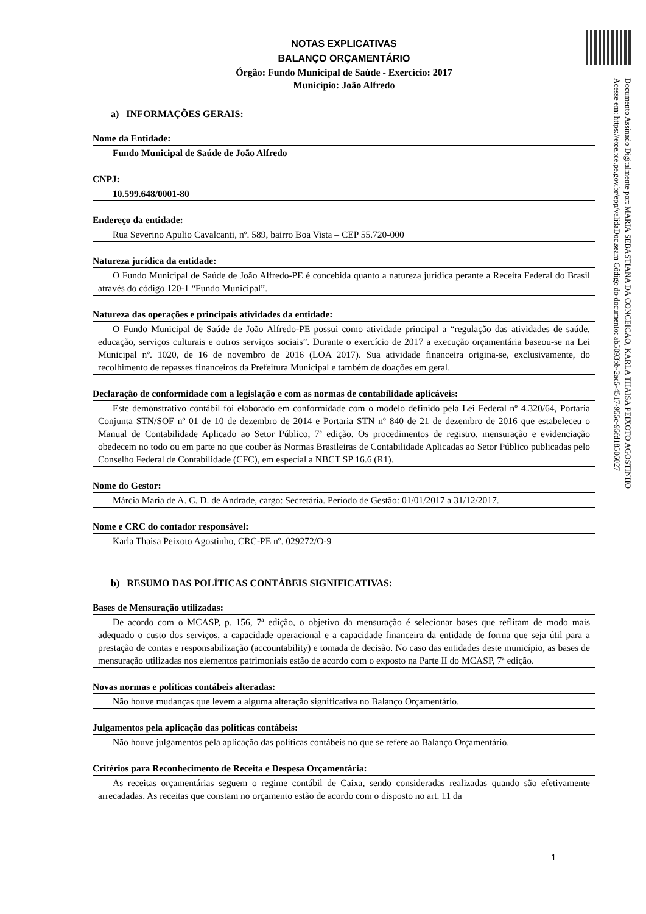Documento Assinado Digitalmente por: MARIA SEBASTIANA DA CONCEICAO, KARLA THAISA PEIXOTO AGOSTINHO
Acesse em: https://etce.tce.pe.gov.br/epp/validaDoc.seam Código do documento: ab5093bb-2ac5-4517-955c-95fd18506027
NOTAS EXPLICATIVAS
BALANÇO ORÇAMENTÁRIO
Órgão: Fundo Municipal de Saúde - Exercício: 2017
Município: João Alfredo
a) INFORMAÇÕES GERAIS:
Nome da Entidade:
Fundo Municipal de Saúde de João Alfredo
CNPJ:
10.599.648/0001-80
Endereço da entidade:
Rua Severino Apulio Cavalcanti, nº. 589, bairro Boa Vista – CEP 55.720-000
Natureza jurídica da entidade:
O Fundo Municipal de Saúde de João Alfredo-PE é concebida quanto a natureza jurídica perante a Receita Federal do Brasil através do código 120-1 “Fundo Municipal”.
Natureza das operações e principais atividades da entidade:
O Fundo Municipal de Saúde de João Alfredo-PE possui como atividade principal a “regulação das atividades de saúde, educação, serviços culturais e outros serviços sociais”. Durante o exercício de 2017 a execução orçamentária baseou-se na Lei Municipal nº. 1020, de 16 de novembro de 2016 (LOA 2017). Sua atividade financeira origina-se, exclusivamente, do recolhimento de repasses financeiros da Prefeitura Municipal e também de doações em geral.
Declaração de conformidade com a legislação e com as normas de contabilidade aplicáveis:
Este demonstrativo contábil foi elaborado em conformidade com o modelo definido pela Lei Federal nº 4.320/64, Portaria Conjunta STN/SOF nº 01 de 10 de dezembro de 2014 e Portaria STN nº 840 de 21 de dezembro de 2016 que estabeleceu o Manual de Contabilidade Aplicado ao Setor Público, 7ª edição. Os procedimentos de registro, mensuração e evidenciação obedecem no todo ou em parte no que couber às Normas Brasileiras de Contabilidade Aplicadas ao Setor Público publicadas pelo Conselho Federal de Contabilidade (CFC), em especial a NBCT SP 16.6 (R1).
Nome do Gestor:
Márcia Maria de A. C. D. de Andrade, cargo: Secretária. Período de Gestão: 01/01/2017 a 31/12/2017.
Nome e CRC do contador responsável:
Karla Thaisa Peixoto Agostinho, CRC-PE nº. 029272/O-9
b) RESUMO DAS POLÍTICAS CONTÁBEIS SIGNIFICATIVAS:
Bases de Mensuração utilizadas:
De acordo com o MCASP, p. 156, 7ª edição, o objetivo da mensuração é selecionar bases que reflitam de modo mais adequado o custo dos serviços, a capacidade operacional e a capacidade financeira da entidade de forma que seja útil para a prestação de contas e responsabilização (accountability) e tomada de decisão. No caso das entidades deste município, as bases de mensuração utilizadas nos elementos patrimoniais estão de acordo com o exposto na Parte II do MCASP, 7ª edição.
Novas normas e políticas contábeis alteradas:
Não houve mudanças que levem a alguma alteração significativa no Balanço Orçamentário.
Julgamentos pela aplicação das políticas contábeis:
Não houve julgamentos pela aplicação das políticas contábeis no que se refere ao Balanço Orçamentário.
Critérios para Reconhecimento de Receita e Despesa Orçamentária:
As receitas orçamentárias seguem o regime contábil de Caixa, sendo consideradas realizadas quando são efetivamente arrecadadas. As receitas que constam no orçamento estão de acordo com o disposto no art. 11 da
1